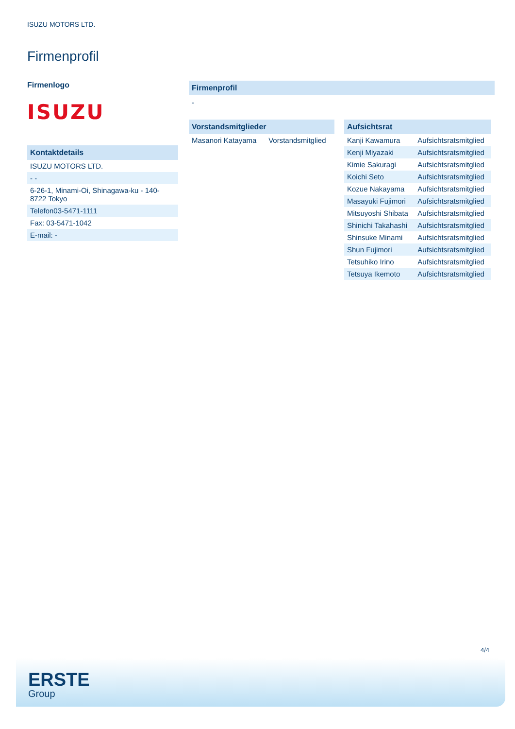ISUZU MOTORS LTD.
Firmenprofil
Firmenlogo
ISUZU
Kontaktdetails
| ISUZU MOTORS LTD. |
| - - |
| 6-26-1, Minami-Oi, Shinagawa-ku - 140-8722 Tokyo |
| Telefon03-5471-1111 |
| Fax: 03-5471-1042 |
| E-mail: - |
Firmenprofil
-
Vorstandsmitglieder
| Masanori Katayama | Vorstandsmitglied |
Aufsichtsrat
| Kanji Kawamura | Aufsichtsratsmitglied |
| Kenji Miyazaki | Aufsichtsratsmitglied |
| Kimie Sakuragi | Aufsichtsratsmitglied |
| Koichi Seto | Aufsichtsratsmitglied |
| Kozue Nakayama | Aufsichtsratsmitglied |
| Masayuki Fujimori | Aufsichtsratsmitglied |
| Mitsuyoshi Shibata | Aufsichtsratsmitglied |
| Shinichi Takahashi | Aufsichtsratsmitglied |
| Shinsuke Minami | Aufsichtsratsmitglied |
| Shun Fujimori | Aufsichtsratsmitglied |
| Tetsuhiko Irino | Aufsichtsratsmitglied |
| Tetsuya Ikemoto | Aufsichtsratsmitglied |
4/4
ERSTE
Group